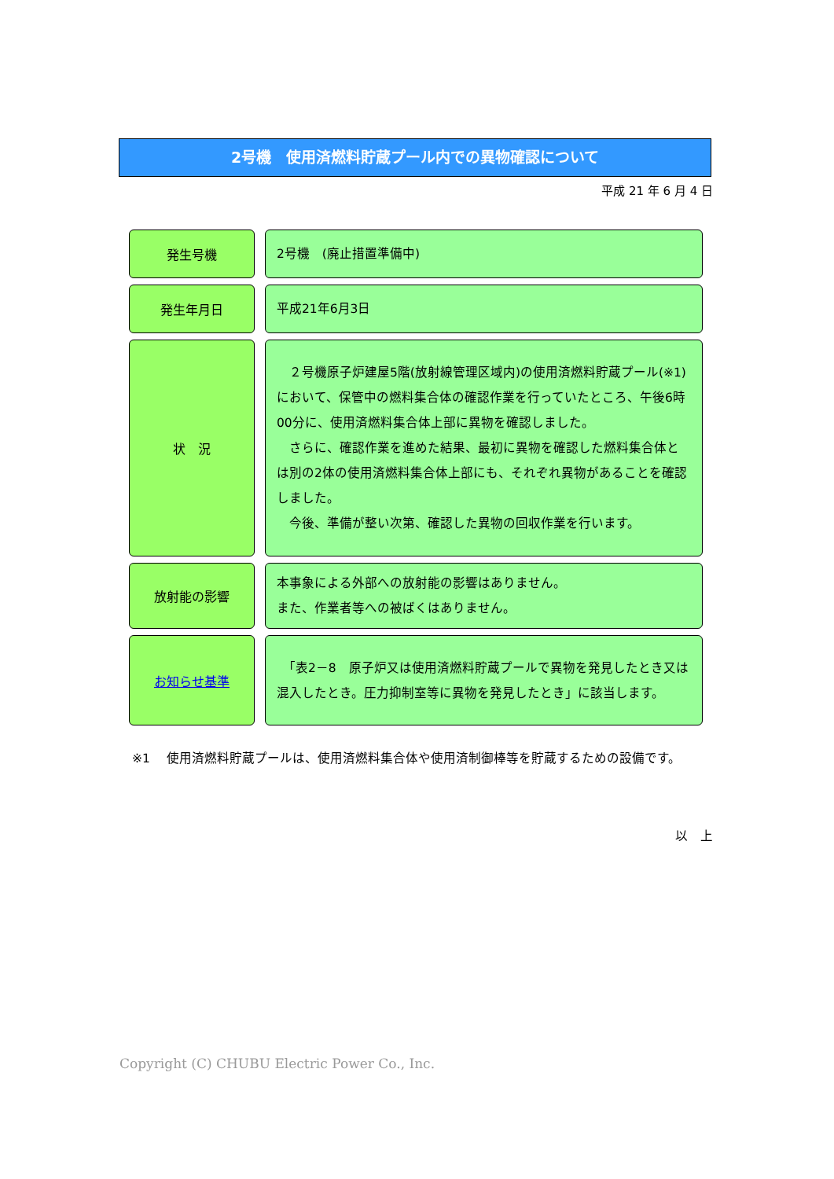2号機　使用済燃料貯蔵プール内での異物確認について
平成 21 年 6 月 4 日
発生号機
2号機　(廃止措置準備中)
発生年月日
平成21年6月3日
状　況
　２号機原子炉建屋5階(放射線管理区域内)の使用済燃料貯蔵プール(※1)において、保管中の燃料集合体の確認作業を行っていたところ、午後6時00分に、使用済燃料集合体上部に異物を確認しました。
　さらに、確認作業を進めた結果、最初に異物を確認した燃料集合体とは別の2体の使用済燃料集合体上部にも、それぞれ異物があることを確認しました。
　今後、準備が整い次第、確認した異物の回収作業を行います。
放射能の影響
本事象による外部への放射能の影響はありません。
また、作業者等への被ばくはありません。
お知らせ基準
　「表2－8　原子炉又は使用済燃料貯蔵プールで異物を発見したとき又は混入したとき。圧力抑制室等に異物を発見したとき」に該当します。
※1 使用済燃料貯蔵プールは、使用済燃料集合体や使用済制御棒等を貯蔵するための設備です。
以　上
Copyright (C) CHUBU Electric Power Co., Inc.